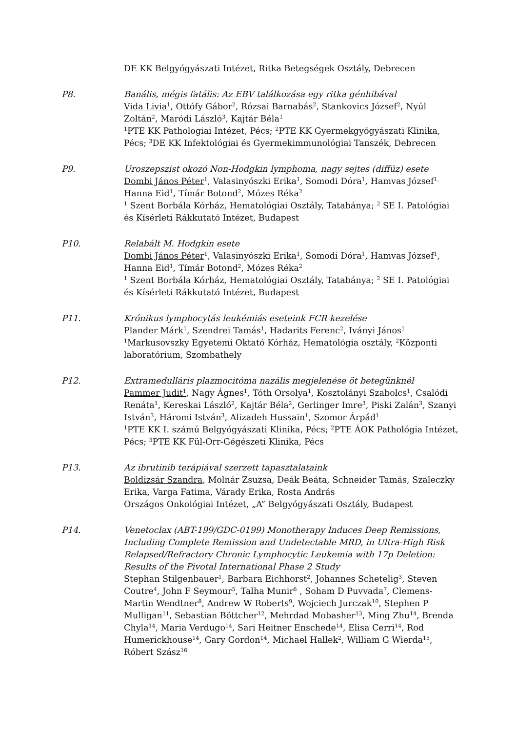DE KK Belgyógyászati Intézet, Ritka Betegségek Osztály, Debrecen
P8. Banális, mégis fatális: Az EBV találkozása egy ritka génhibával
Vida Livia<sup>1</sup>, Ottófy Gábor<sup>2</sup>, Rózsai Barnabás<sup>2</sup>, Stankovics József<sup>2</sup>, Nyúl Zoltán<sup>2</sup>, Maródi László<sup>3</sup>, Kajtár Béla<sup>1</sup>
<sup>1</sup> PTE KK Pathologiai Intézet, Pécs; <sup>2</sup>PTE KK Gyermekgyógyászati Klinika, Pécs; <sup>3</sup>DE KK Infektológiai és Gyermekimmunológiai Tanszék, Debrecen
P9. Uroszepszist okozó Non-Hodgkin lymphoma, nagy sejtes (diffúz) esete
Dombi János Péter<sup>1</sup>, Valasinyószki Erika<sup>1</sup>, Somodi Dóra<sup>1</sup>, Hamvas József<sup>1,</sup> Hanna Eid<sup>1</sup>, Tímár Botond<sup>2</sup>, Mózes Réka<sup>2</sup>
<sup>1</sup> Szent Borbála Kórház, Hematológiai Osztály, Tatabánya; <sup>2</sup> SE I. Patológiai és Kísérleti Rákkutató Intézet, Budapest
P10. Relabált M. Hodgkin esete
Dombi János Péter<sup>1</sup>, Valasinyószki Erika<sup>1</sup>, Somodi Dóra<sup>1</sup>, Hamvas József<sup>1</sup>, Hanna Eid<sup>1</sup>, Tímár Botond<sup>2</sup>, Mózes Réka<sup>2</sup>
<sup>1</sup> Szent Borbála Kórház, Hematológiai Osztály, Tatabánya; <sup>2</sup> SE I. Patológiai és Kísérleti Rákkutató Intézet, Budapest
P11. Krónikus lymphocytás leukémiás eseteink FCR kezelése
Plander Márk<sup>1</sup>, Szendrei Tamás<sup>1</sup>, Hadarits Ferenc<sup>2</sup>, Iványi János<sup>1</sup>
<sup>1</sup> Markusovszky Egyetemi Oktató Kórház, Hematológia osztály, <sup>2</sup>Központi laboratórium, Szombathely
P12. Extramedulláris plazmocitóma nazális megjelenése öt betegünknél
Pammer Judit<sup>1</sup>, Nagy Ágnes<sup>1</sup>, Tóth Orsolya<sup>1</sup>, Kosztolányi Szabolcs<sup>1</sup>, Csalódi Renáta<sup>1</sup>, Kereskai László<sup>2</sup>, Kajtár Béla<sup>2</sup>, Gerlinger Imre<sup>3</sup>, Piski Zalán<sup>3</sup>, Szanyi István<sup>3</sup>, Háromi István<sup>3</sup>, Alizadeh Hussain<sup>1</sup>, Szomor Árpád<sup>1</sup>
<sup>1</sup> PTE KK I. számú Belgyógyászati Klinika, Pécs; <sup>2</sup>PTE ÁOK Pathológia Intézet, Pécs; <sup>3</sup>PTE KK Fül-Orr-Gégészeti Klinika, Pécs
P13. Az ibrutinib terápiával szerzett tapasztalataink
Boldizsár Szandra, Molnár Zsuzsa, Deák Beáta, Schneider Tamás, Szaleczky Erika, Varga Fatima, Várady Erika, Rosta András
Országos Onkológiai Intézet, „A” Belgyógyászati Osztály, Budapest
P14. Venetoclax (ABT-199/GDC-0199) Monotherapy Induces Deep Remissions, Including Complete Remission and Undetectable MRD, in Ultra-High Risk Relapsed/Refractory Chronic Lymphocytic Leukemia with 17p Deletion: Results of the Pivotal International Phase 2 Study
Stephan Stilgenbauer<sup>1</sup>, Barbara Eichhorst<sup>2</sup>, Johannes Schetelig<sup>3</sup>, Steven Coutre<sup>4</sup>, John F Seymour<sup>5</sup>, Talha Munir<sup>6</sup> , Soham D Puvvada<sup>7</sup>, Clemens-Martin Wendtner<sup>8</sup>, Andrew W Roberts<sup>9</sup>, Wojciech Jurczak<sup>10</sup>, Stephen P Mulligan<sup>11</sup>, Sebastian Böttcher<sup>12</sup>, Mehrdad Mobasher<sup>13</sup>, Ming Zhu<sup>14</sup>, Brenda Chyla<sup>14</sup>, Maria Verdugo<sup>14</sup>, Sari Heitner Enschede<sup>14</sup>, Elisa Cerri<sup>14</sup>, Rod Humerickhouse<sup>14</sup>, Gary Gordon<sup>14</sup>, Michael Hallek<sup>2</sup>, William G Wierda<sup>15</sup>, Róbert Szász<sup>16</sup>